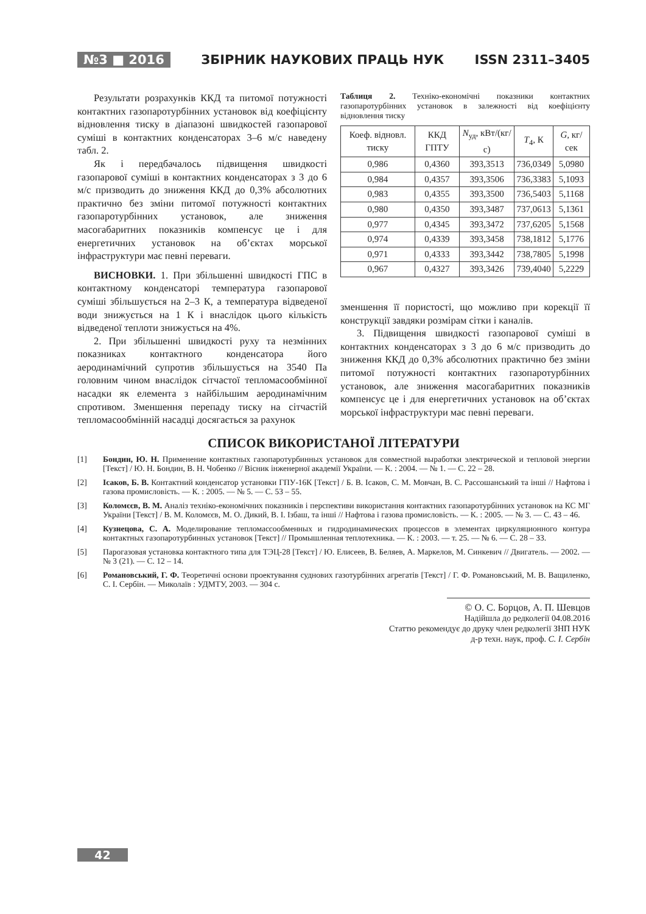№3 ■ 2016 ЗБІРНИК НАУКОВИХ ПРАЦЬ НУК ISSN 2311–3405
Результати розрахунків ККД та питомої потужності контактних газопаротурбінних установок від коефіцієнту відновлення тиску в діапазоні швидкостей газопарової суміші в контактних конденсаторах 3–6 м/с наведену табл. 2.
Як і передбачалось підвищення швидкості газопарової суміші в контактних конденсаторах з 3 до 6 м/с призводить до зниження ККД до 0,3% абсолютних практично без зміни питомої потужності контактних газопаротурбінних установок, але зниження масогабаритних показників компенсує це і для енергетичних установок на об’єктах морської інфраструктури має певні переваги.
ВИСНОВКИ. 1. При збільшенні швидкості ГПС в контактному конденсаторі температура газопарової суміші збільшується на 2–3 К, а температура відведеної води знижується на 1 К і внаслідок цього кількість відведеної теплоти знижується на 4%.
2. При збільшенні швидкості руху та незмінних показниках контактного конденсатора його аеродинамічний супротив збільшується на 3540 Па головним чином внаслідок сітчастої тепломасообмінної насадки як елемента з найбільшим аеродинамічним спротивом. Зменшення перепаду тиску на сітчастій тепломасообмінній насадці досягається за рахунок
Таблиця 2. Техніко-економічні показники контактних газопаротурбінних установок в залежності від коефіцієнту відновлення тиску
| Коеф. відновл. тиску | ККД ГПТУ | N<sub>уд</sub>, кВт/(кг/с) | T<sub>4</sub>, К | G, кг/сек |
| --- | --- | --- | --- | --- |
| 0,986 | 0,4360 | 393,3513 | 736,0349 | 5,0980 |
| 0,984 | 0,4357 | 393,3506 | 736,3383 | 5,1093 |
| 0,983 | 0,4355 | 393,3500 | 736,5403 | 5,1168 |
| 0,980 | 0,4350 | 393,3487 | 737,0613 | 5,1361 |
| 0,977 | 0,4345 | 393,3472 | 737,6205 | 5,1568 |
| 0,974 | 0,4339 | 393,3458 | 738,1812 | 5,1776 |
| 0,971 | 0,4333 | 393,3442 | 738,7805 | 5,1998 |
| 0,967 | 0,4327 | 393,3426 | 739,4040 | 5,2229 |
зменшення її пористості, що можливо при корекції її конструкції завдяки розмірам сітки і каналів.
3. Підвищення швидкості газопарової суміші в контактних конденсаторах з 3 до 6 м/с призводить до зниження ККД до 0,3% абсолютних практично без зміни питомої потужності контактних газопаротурбінних установок, але зниження масогабаритних показників компенсує це і для енергетичних установок на об’єктах морської інфраструктури має певні переваги.
СПИСОК ВИКОРИСТАНОЇ ЛІТЕРАТУРИ
[1] Бондин, Ю. Н. Применение контактных газопаротурбинных установок для совместной выработки электрической и тепловой энергии [Текст] / Ю. Н. Бондин, В. Н. Чобенко // Вісник інженерної академії України. — К. : 2004. — № 1. — С. 22 – 28.
[2] Ісаков, Б. В. Контактний конденсатор установки ГПУ-16К [Текст] / Б. В. Ісаков, С. М. Мовчан, В. С. Рассошанський та інші // Нафтова і газова промисловість. — К. : 2005. — № 5. — С. 53 – 55.
[3] Коломєєв, В. М. Аналіз техніко-економічних показників і перспективи використання контактних газопаротурбінних установок на КС МГ України [Текст] / В. М. Коломєєв, М. О. Дикий, В. І. Ізбаш, та інші // Нафтова і газова промисловість. — К. : 2005. — № 3. — С. 43 – 46.
[4] Кузнецова, С. А. Моделирование тепломассообменных и гидродинамических процессов в элементах циркуляционного контура контактных газопаротурбинных установок [Текст] // Промышленная теплотехника. — К. : 2003. — т. 25. — № 6. — С. 28 – 33.
[5] Парогазовая установка контактного типа для ТЭЦ-28 [Текст] / Ю. Елисеев, В. Беляев, А. Маркелов, М. Синкевич // Двигатель. — 2002. — № 3 (21). — С. 12 – 14.
[6] Романовський, Г. Ф. Теоретичні основи проектування суднових газотурбінних агрегатів [Текст] / Г. Ф. Романовський, М. В. Ващиленко, С. І. Сербін. — Миколаїв : УДМТУ, 2003. — 304 с.
© О. С. Борцов, А. П. Шевцов
Надійшла до редколегії 04.08.2016
Статтю рекомендує до друку член редколегії ЗНП НУК
д-р техн. наук, проф. С. І. Сербін
42